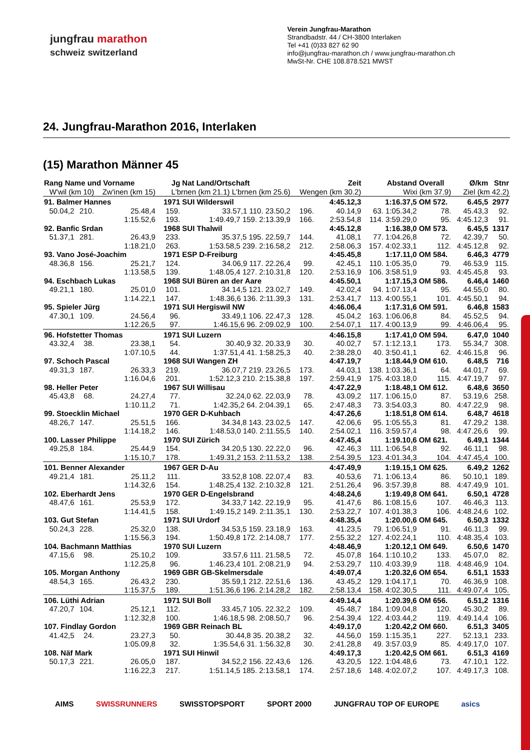jungfrau marathon
schweiz switzerland
Verein Jungfrau-Marathon
Strandbadstr. 44 / CH-3800 Interlaken
Tel +41 (0)33 827 62 90
info@jungfrau-marathon.ch / www.jungfrau-marathon.ch
MwSt-Nr. CHE 108.878.521 MWST
24. Jungfrau-Marathon 2016, Interlaken
(15) Marathon Männer 45
| Rang Name und Vorname | | | Jg | Nat Land/Ortschaft | Zeit | | Abstand | Overall | Ø/km | Stnr |
| --- | --- | --- | --- | --- | --- | --- | --- | --- | --- | --- |
| W'wil (km 10) | | Zw'inen (km 15) | L'brnen (km 21.1) L'brnen (km 25.6) | | Wengen (km 30.2) | | Wixi (km 37.9) | | Ziel (km 42.2) | |
| 91. Balmer Hannes | | | 1971 | SUI Wilderswil | 4:45.12,3 | | 1:16.37,5 | OM 572. | 6.45,5 | 2977 |
| 50.04,2 | 210. | 25.48,4 | 159. | 33.57,1 110. 23.50,2 | 196. | 40.14,9 | 63. 1:05.34,2 | 78. | 45.43,3 | 92. |
| | | 1:15.52,6 | 193. | 1:49.49,7 159. 2:13.39,9 | 166. | 2:53.54,8 | 114. 3:59.29,0 | 95. | 4:45.12,3 | 91. |
| 92. Banfic Srdan | | | 1968 | SUI Thalwil | 4:45.12,8 | | 1:16.38,0 | OM 573. | 6.45,5 | 1317 |
| 51.37,1 | 281. | 26.43,9 | 233. | 35.37,5 195. 22.59,7 | 144. | 41.08,1 | 77. 1:04.26,8 | 72. | 42.39,7 | 50. |
| | | 1:18.21,0 | 263. | 1:53.58,5 239. 2:16.58,2 | 212. | 2:58.06,3 | 157. 4:02.33,1 | 112. | 4:45.12,8 | 92. |
| 93. Vano José-Joachim | | | 1971 | ESP D-Freiburg | 4:45.45,8 | | 1:17.11,0 | OM 584. | 6.46,3 | 4779 |
| 48.36,8 | 156. | 25.21,7 | 124. | 34.06,9 117. 22.26,4 | 99. | 42.45,1 | 110. 1:05.35,0 | 79. | 46.53,9 | 115. |
| | | 1:13.58,5 | 139. | 1:48.05,4 127. 2:10.31,8 | 120. | 2:53.16,9 | 106. 3:58.51,9 | 93. | 4:45.45,8 | 93. |
| 94. Eschbach Lukas | | | 1968 | SUI Büren an der Aare | 4:45.50,1 | | 1:17.15,3 | OM 586. | 6.46,4 | 1460 |
| 49.21,1 | 180. | 25.01,0 | 101. | 34.14,5 121. 23.02,7 | 149. | 42.02,4 | 94. 1:07.13,4 | 95. | 44.55,0 | 80. |
| | | 1:14.22,1 | 147. | 1:48.36,6 136. 2:11.39,3 | 131. | 2:53.41,7 | 113. 4:00.55,1 | 101. | 4:45.50,1 | 94. |
| 95. Spieler Jürg | | | 1971 | SUI Hergiswil NW | 4:46.06,4 | | 1:17.31,6 | OM 591. | 6.46,8 | 1583 |
| 47.30,1 | 109. | 24.56,4 | 96. | 33.49,1 106. 22.47,3 | 128. | 45.04,2 | 163. 1:06.06,8 | 84. | 45.52,5 | 94. |
| | | 1:12.26,5 | 97. | 1:46.15,6 96. 2:09.02,9 | 100. | 2:54.07,1 | 117. 4:00.13,9 | 99. | 4:46.06,4 | 95. |
| 96. Hofstetter Thomas | | | 1971 | SUI Luzern | 4:46.15,8 | | 1:17.41,0 | OM 594. | 6.47,0 | 1040 |
| 43.32,4 | 38. | 23.38,1 | 54. | 30.40,9 32. 20.33,9 | 30. | 40.02,7 | 57. 1:12.13,1 | 173. | 55.34,7 | 308. |
| | | 1:07.10,5 | 44. | 1:37.51,4 41. 1:58.25,3 | 40. | 2:38.28,0 | 40. 3:50.41,1 | 62. | 4:46.15,8 | 96. |
| 97. Schoch Pascal | | | 1968 | SUI Wangen ZH | 4:47.19,7 | | 1:18.44,9 | OM 610. | 6.48,5 | 716 |
| 49.31,3 | 187. | 26.33,3 | 219. | 36.07,7 219. 23.26,5 | 173. | 44.03,1 | 138. 1:03.36,1 | 64. | 44.01,7 | 69. |
| | | 1:16.04,6 | 201. | 1:52.12,3 210. 2:15.38,8 | 197. | 2:59.41,9 | 175. 4:03.18,0 | 115. | 4:47.19,7 | 97. |
| 98. Heller Peter | | | 1967 | SUI Willisau | 4:47.22,9 | | 1:18.48,1 | OM 612. | 6.48,6 | 3650 |
| 45.43,8 | 68. | 24.27,4 | 77. | 32.24,0 62. 22.03,9 | 78. | 43.09,2 | 117. 1:06.15,0 | 87. | 53.19,6 | 258. |
| | | 1:10.11,2 | 71. | 1:42.35,2 64. 2:04.39,1 | 65. | 2:47.48,3 | 73. 3:54.03,3 | 80. | 4:47.22,9 | 98. |
| 99. Stoecklin Michael | | | 1970 | GER D-Kuhbach | 4:47.26,6 | | 1:18.51,8 | OM 614. | 6.48,7 | 4618 |
| 48.26,7 | 147. | 25.51,5 | 166. | 34.34,8 143. 23.02,5 | 147. | 42.06,6 | 95. 1:05.55,3 | 81. | 47.29,2 | 138. |
| | | 1:14.18,2 | 146. | 1:48.53,0 140. 2:11.55,5 | 140. | 2:54.02,1 | 116. 3:59.57,4 | 98. | 4:47.26,6 | 99. |
| 100. Lasser Philippe | | | 1970 | SUI Zürich | 4:47.45,4 | | 1:19.10,6 | OM 621. | 6.49,1 | 1344 |
| 49.25,8 | 184. | 25.44,9 | 154. | 34.20,5 130. 22.22,0 | 96. | 42.46,3 | 111. 1:06.54,8 | 92. | 46.11,1 | 98. |
| | | 1:15.10,7 | 178. | 1:49.31,2 153. 2:11.53,2 | 138. | 2:54.39,5 | 123. 4:01.34,3 | 104. | 4:47.45,4 | 100. |
| 101. Benner Alexander | | | 1967 | GER D-Au | 4:47.49,9 | | 1:19.15,1 | OM 625. | 6.49,2 | 1262 |
| 49.21,4 | 181. | 25.11,2 | 111. | 33.52,8 108. 22.07,4 | 83. | 40.53,6 | 71. 1:06.13,4 | 86. | 50.10,1 | 189. |
| | | 1:14.32,6 | 154. | 1:48.25,4 132. 2:10.32,8 | 121. | 2:51.26,4 | 96. 3:57.39,8 | 88. | 4:47.49,9 | 101. |
| 102. Eberhardt Jens | | | 1970 | GER D-Engelsbrand | 4:48.24,6 | | 1:19.49,8 | OM 641. | 6.50,1 | 4728 |
| 48.47,6 | 161. | 25.53,9 | 172. | 34.33,7 142. 22.19,9 | 95. | 41.47,6 | 86. 1:08.15,6 | 107. | 46.46,3 | 113. |
| | | 1:14.41,5 | 158. | 1:49.15,2 149. 2:11.35,1 | 130. | 2:53.22,7 | 107. 4:01.38,3 | 106. | 4:48.24,6 | 102. |
| 103. Gut Stefan | | | 1971 | SUI Urdorf | 4:48.35,4 | | 1:20.00,6 | OM 645. | 6.50,3 | 1332 |
| 50.24,3 | 228. | 25.32,0 | 138. | 34.53,5 159. 23.18,9 | 163. | 41.23,5 | 79. 1:06.51,9 | 91. | 46.11,3 | 99. |
| | | 1:15.56,3 | 194. | 1:50.49,8 172. 2:14.08,7 | 177. | 2:55.32,2 | 127. 4:02.24,1 | 110. | 4:48.35,4 | 103. |
| 104. Bachmann Matthias | | | 1970 | SUI Luzern | 4:48.46,9 | | 1:20.12,1 | OM 649. | 6.50,6 | 1470 |
| 47.15,6 | 98. | 25.10,2 | 109. | 33.57,6 111. 21.58,5 | 72. | 45.07,8 | 164. 1:10.10,2 | 133. | 45.07,0 | 82. |
| | | 1:12.25,8 | 96. | 1:46.23,4 101. 2:08.21,9 | 94. | 2:53.29,7 | 110. 4:03.39,9 | 118. | 4:48.46,9 | 104. |
| 105. Morgan Anthony | | | 1969 | GBR GB-Skelmersdale | 4:49.07,4 | | 1:20.32,6 | OM 654. | 6.51,1 | 1533 |
| 48.54,3 | 165. | 26.43,2 | 230. | 35.59,1 212. 22.51,6 | 136. | 43.45,2 | 129. 1:04.17,1 | 70. | 46.36,9 | 108. |
| | | 1:15.37,5 | 189. | 1:51.36,6 196. 2:14.28,2 | 182. | 2:58.13,4 | 158. 4:02.30,5 | 111. | 4:49.07,4 | 105. |
| 106. Lüthi Adrian | | | 1971 | SUI Boll | 4:49.14,4 | | 1:20.39,6 | OM 656. | 6.51,2 | 1316 |
| 47.20,7 | 104. | 25.12,1 | 112. | 33.45,7 105. 22.32,2 | 109. | 45.48,7 | 184. 1:09.04,8 | 120. | 45.30,2 | 89. |
| | | 1:12.32,8 | 100. | 1:46.18,5 98. 2:08.50,7 | 96. | 2:54.39,4 | 122. 4:03.44,2 | 119. | 4:49.14,4 | 106. |
| 107. Findlay Gordon | | | 1969 | GBR Reinach BL | 4:49.17,0 | | 1:20.42,2 | OM 660. | 6.51,3 | 3405 |
| 41.42,5 | 24. | 23.27,3 | 50. | 30.44,8 35. 20.38,2 | 32. | 44.56,0 | 159. 1:15.35,1 | 227. | 52.13,1 | 233. |
| | | 1:05.09,8 | 32. | 1:35.54,6 31. 1:56.32,8 | 30. | 2:41.28,8 | 49. 3:57.03,9 | 85. | 4:49.17,0 | 107. |
| 108. Näf Mark | | | 1971 | SUI Hinwil | 4:49.17,3 | | 1:20.42,5 | OM 661. | 6.51,3 | 4169 |
| 50.17,3 | 221. | 26.05,0 | 187. | 34.52,2 156. 22.43,6 | 126. | 43.20,5 | 122. 1:04.48,6 | 73. | 47.10,1 | 122. |
| | | 1:16.22,3 | 217. | 1:51.14,5 185. 2:13.58,1 | 174. | 2:57.18,6 | 148. 4:02.07,2 | 107. | 4:49.17,3 | 108. |
AIMS SWISSRUNNERS SWISSTOPSPORT SPORT 2000 JUNGFRAU TOP OF EUROPE asics